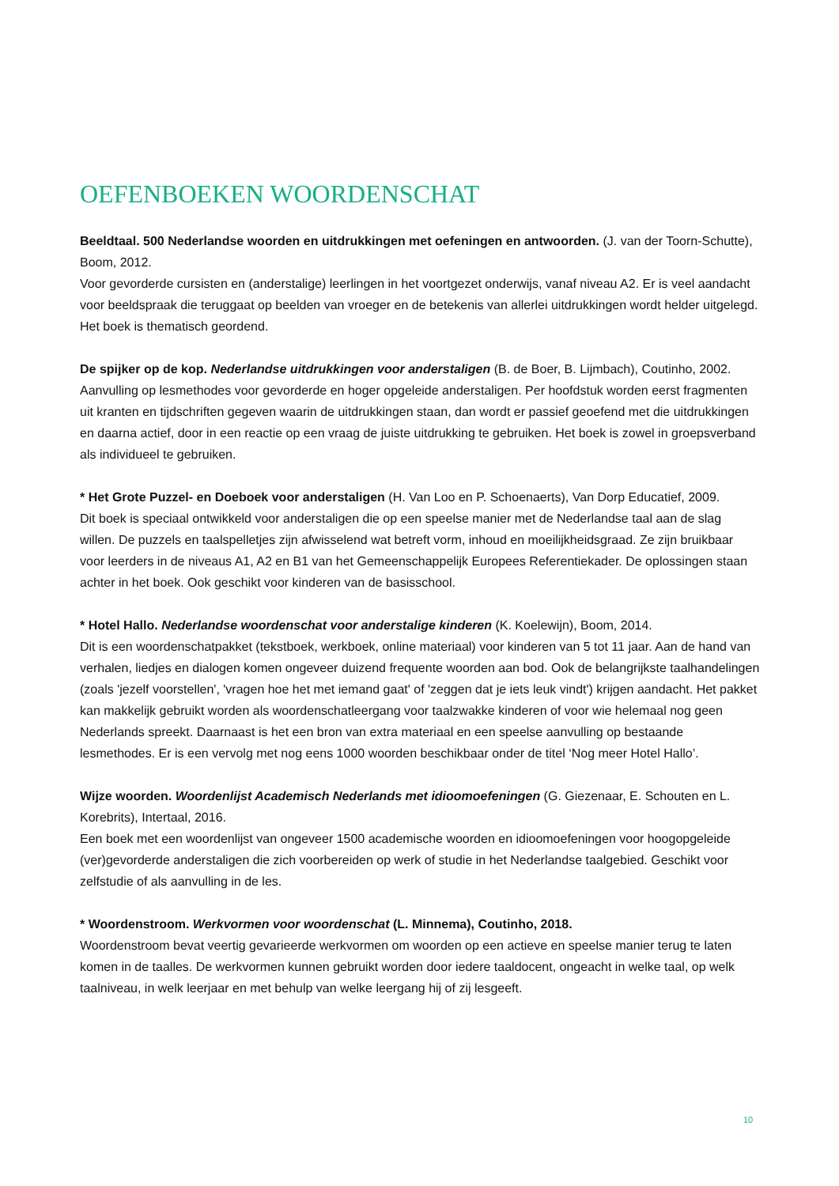OEFENBOEKEN WOORDENSCHAT
Beeldtaal. 500 Nederlandse woorden en uitdrukkingen met oefeningen en antwoorden. (J. van der Toorn-Schutte), Boom, 2012.
Voor gevorderde cursisten en (anderstalige) leerlingen in het voortgezet onderwijs, vanaf niveau A2. Er is veel aandacht voor beeldspraak die teruggaat op beelden van vroeger en de betekenis van allerlei uitdrukkingen wordt helder uitgelegd. Het boek is thematisch geordend.
De spijker op de kop. Nederlandse uitdrukkingen voor anderstaligen (B. de Boer, B. Lijmbach), Coutinho, 2002.
Aanvulling op lesmethodes voor gevorderde en hoger opgeleide anderstaligen. Per hoofdstuk worden eerst fragmenten uit kranten en tijdschriften gegeven waarin de uitdrukkingen staan, dan wordt er passief geoefend met die uitdrukkingen en daarna actief, door in een reactie op een vraag de juiste uitdrukking te gebruiken. Het boek is zowel in groepsverband als individueel te gebruiken.
* Het Grote Puzzel- en Doeboek voor anderstaligen (H. Van Loo en P. Schoenaerts), Van Dorp Educatief, 2009.
Dit boek is speciaal ontwikkeld voor anderstaligen die op een speelse manier met de Nederlandse taal aan de slag willen. De puzzels en taalspelletjes zijn afwisselend wat betreft vorm, inhoud en moeilijkheidsgraad. Ze zijn bruikbaar voor leerders in de niveaus A1, A2 en B1 van het Gemeenschappelijk Europees Referentiekader. De oplossingen staan achter in het boek. Ook geschikt voor kinderen van de basisschool.
* Hotel Hallo. Nederlandse woordenschat voor anderstalige kinderen (K. Koelewijn), Boom, 2014.
Dit is een woordenschatpakket (tekstboek, werkboek, online materiaal) voor kinderen van 5 tot 11 jaar. Aan de hand van verhalen, liedjes en dialogen komen ongeveer duizend frequente woorden aan bod. Ook de belangrijkste taalhandelingen (zoals 'jezelf voorstellen', 'vragen hoe het met iemand gaat' of 'zeggen dat je iets leuk vindt') krijgen aandacht. Het pakket kan makkelijk gebruikt worden als woordenschatleergang voor taalzwakke kinderen of voor wie helemaal nog geen Nederlands spreekt. Daarnaast is het een bron van extra materiaal en een speelse aanvulling op bestaande lesmethodes. Er is een vervolg met nog eens 1000 woorden beschikbaar onder de titel ‘Nog meer Hotel Hallo’.
Wijze woorden. Woordenlijst Academisch Nederlands met idioomoefeningen (G. Giezenaar, E. Schouten en L. Korebrits), Intertaal, 2016.
Een boek met een woordenlijst van ongeveer 1500 academische woorden en idioomoefeningen voor hoogopgeleide (ver)gevorderde anderstaligen die zich voorbereiden op werk of studie in het Nederlandse taalgebied. Geschikt voor zelfstudie of als aanvulling in de les.
* Woordenstroom. Werkvormen voor woordenschat (L. Minnema), Coutinho, 2018.
Woordenstroom bevat veertig gevarieerde werkvormen om woorden op een actieve en speelse manier terug te laten komen in de taalles. De werkvormen kunnen gebruikt worden door iedere taaldocent, ongeacht in welke taal, op welk taalniveau, in welk leerjaar en met behulp van welke leergang hij of zij lesgeeft.
10